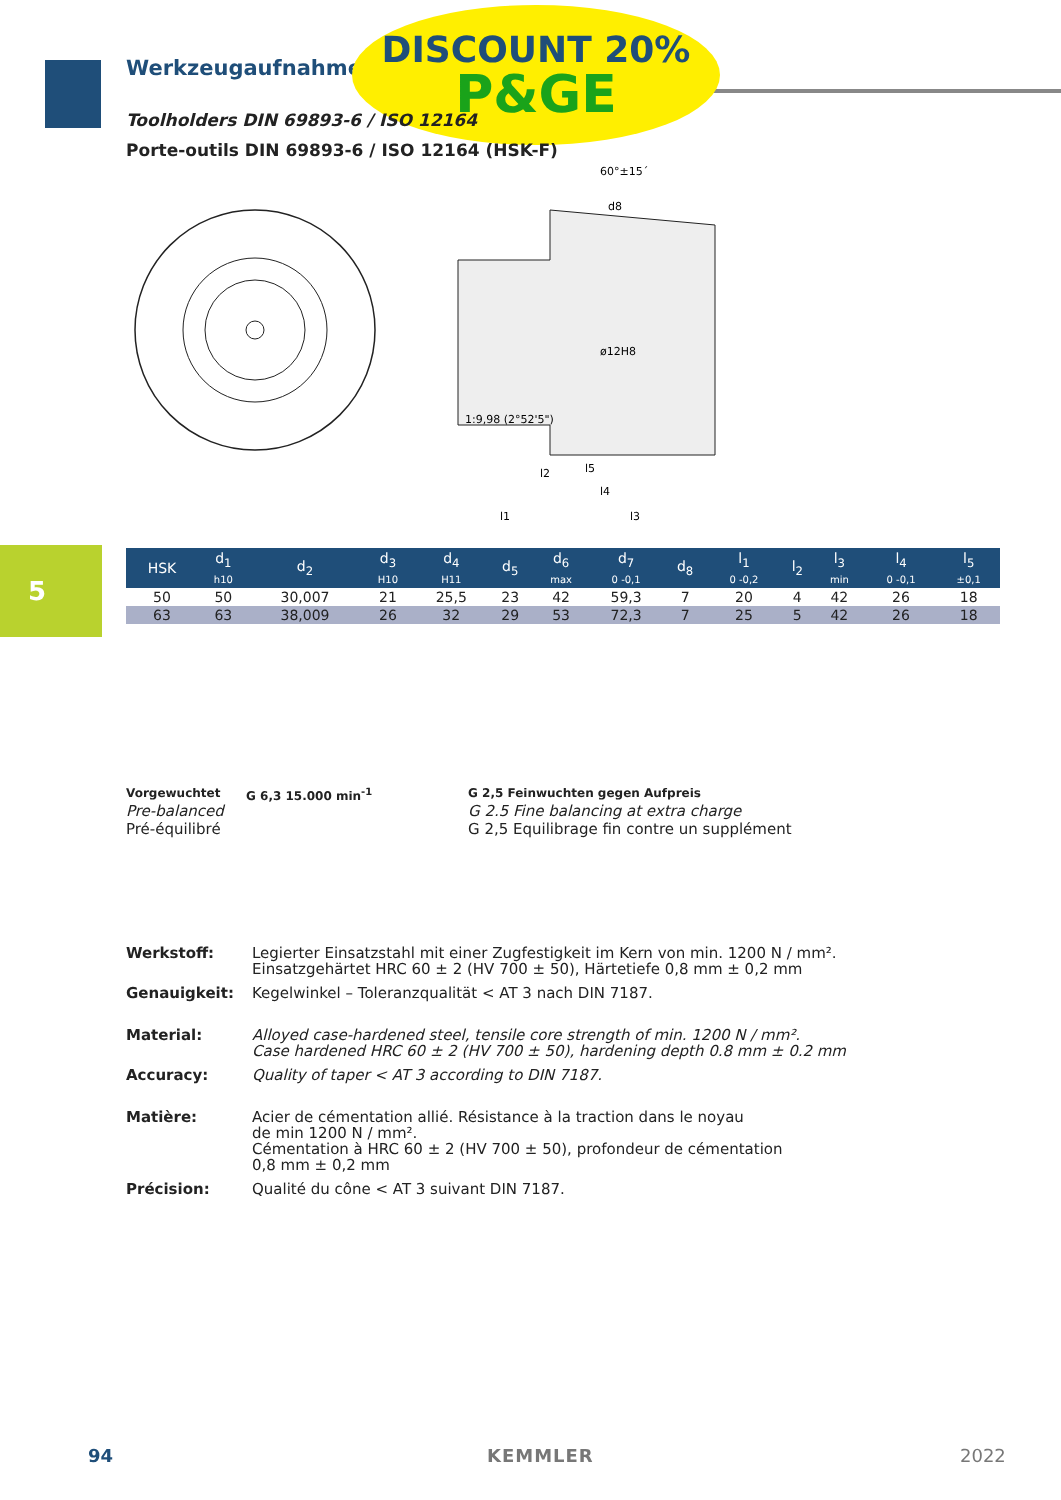Werkzeugaufnahmen
DISCOUNT 20%
P&GE
Toolholders DIN 69893-6 / ISO 12164
Porte-outils DIN 69893-6 / ISO 12164 (HSK-F)
ø12H8
d8
60°±15´
1:9,98 (2°52'5")
l1
l3
l2
l5
l4
5
| HSK | d<sub>1</sub> h10 | d<sub>2</sub> | d<sub>3</sub> H10 | d<sub>4</sub> H11 | d<sub>5</sub> | d<sub>6</sub> max | d<sub>7</sub> 0 -0,1 | d<sub>8</sub> | l<sub>1</sub> 0 -0,2 | l<sub>2</sub> | l<sub>3</sub> min | l<sub>4</sub> 0 -0,1 | l<sub>5</sub> ±0,1 |
| --- | --- | --- | --- | --- | --- | --- | --- | --- | --- | --- | --- | --- | --- |
| 50 | 50 | 30,007 | 21 | 25,5 | 23 | 42 | 59,3 | 7 | 20 | 4 | 42 | 26 | 18 |
| 63 | 63 | 38,009 | 26 | 32 | 29 | 53 | 72,3 | 7 | 25 | 5 | 42 | 26 | 18 |
Vorgewuchtet
Pre-balanced
Pré-équilibré
G 6,3 15.000 min<sup>-1</sup>
G 2,5 Feinwuchten gegen Aufpreis
G 2.5 Fine balancing at extra charge
G 2,5 Equilibrage fin contre un supplément
Werkstoff: Legierter Einsatzstahl mit einer Zugfestigkeit im Kern von min. 1200 N / mm².
Einsatzgehärtet HRC 60 ± 2 (HV 700 ± 50), Härtetiefe 0,8 mm ± 0,2 mm
Genauigkeit: Kegelwinkel – Toleranzqualität < AT 3 nach DIN 7187.
Material: Alloyed case-hardened steel, tensile core strength of min. 1200 N / mm².
Case hardened HRC 60 ± 2 (HV 700 ± 50), hardening depth 0.8 mm ± 0.2 mm
Accuracy: Quality of taper < AT 3 according to DIN 7187.
Matière: Acier de cémentation allié. Résistance à la traction dans le noyau
de min 1200 N / mm².
Cémentation à HRC 60 ± 2 (HV 700 ± 50), profondeur de cémentation
0,8 mm ± 0,2 mm
Précision: Qualité du cône < AT 3 suivant DIN 7187.
94 KEMMLER 2022